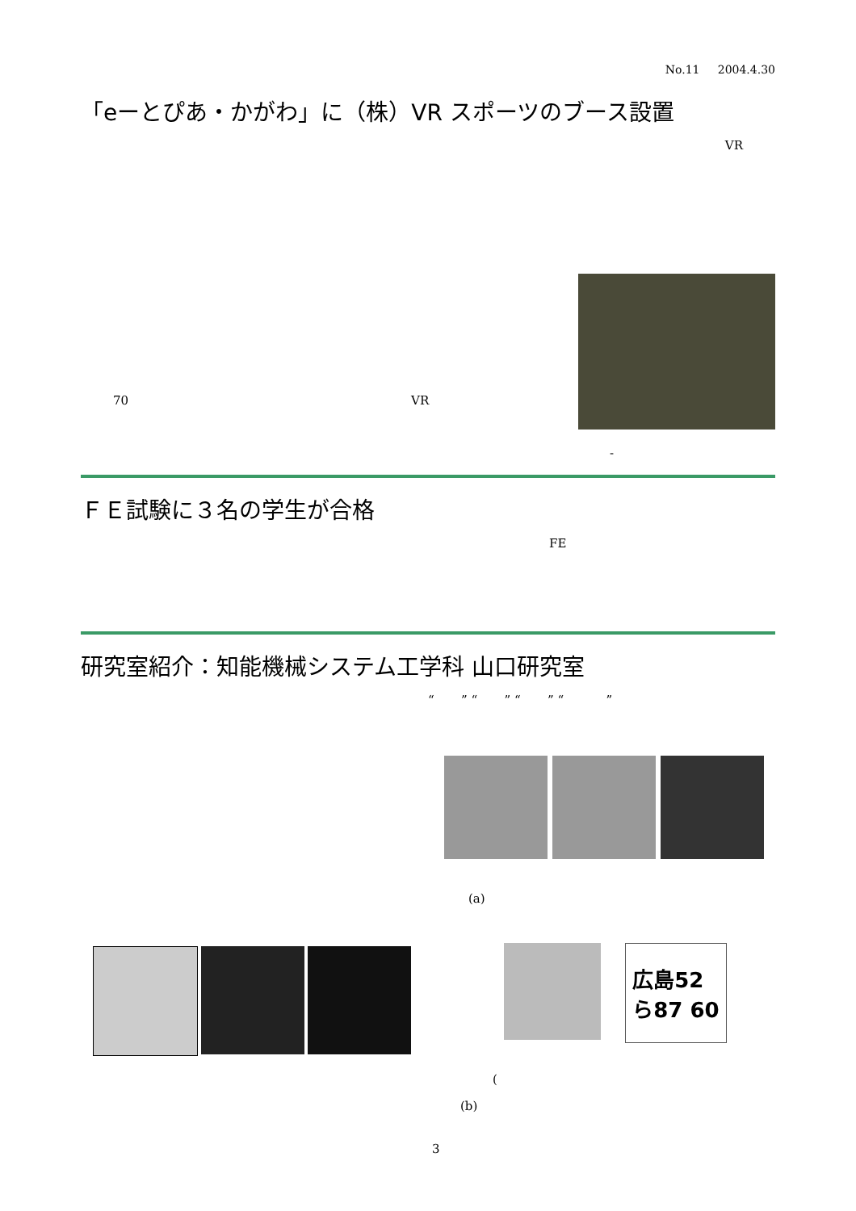No.11 2004.4.30
「eーとぴあ・かがわ」に（株）VR スポーツのブース設置
VR
70 VR
-
ＦＥ試験に３名の学生が合格
FE
研究室紹介：知能機械システム工学科 山口研究室
“ ” “ ” “ ” “ ”
(a)
広島52
ら87 60
(
(b)
3